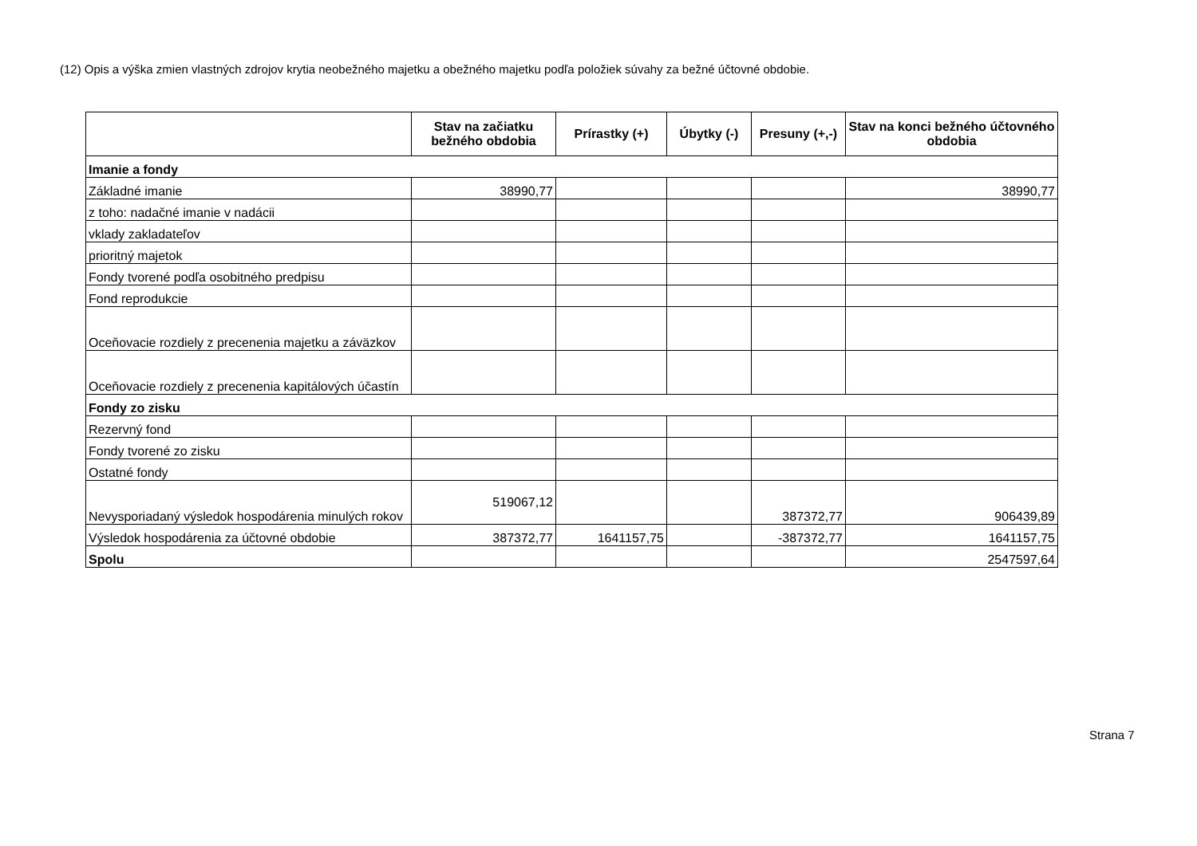(12) Opis a výška zmien vlastných zdrojov krytia neobežného majetku a obežného majetku podľa položiek súvahy za bežné účtovné obdobie.
| | Stav na začiatku bežného obdobia | Prírastky (+) | Úbytky (-) | Presuny (+,-) | Stav na konci bežného účtovného obdobia |
| --- | --- | --- | --- | --- | --- |
| Imanie a fondy | | | | | |
| Základné imanie | 38990,77 | | | | 38990,77 |
| z toho: nadačné imanie v nadácii | | | | | |
| vklady zakladateľov | | | | | |
| prioritný majetok | | | | | |
| Fondy tvorené podľa osobitného predpisu | | | | | |
| Fond reprodukcie | | | | | |
| Oceňovacie rozdiely z precenenia majetku a záväzkov | | | | | |
| Oceňovacie rozdiely z precenenia kapitálových účastín | | | | | |
| Fondy zo zisku | | | | | |
| Rezervný fond | | | | | |
| Fondy tvorené zo zisku | | | | | |
| Ostatné fondy | | | | | |
| Nevysporiadaný výsledok hospodárenia minulých rokov | 519067,12 | | | 387372,77 | 906439,89 |
| Výsledok hospodárenia za účtovné obdobie | 387372,77 | 1641157,75 | | -387372,77 | 1641157,75 |
| Spolu | | | | | 2547597,64 |
Strana 7